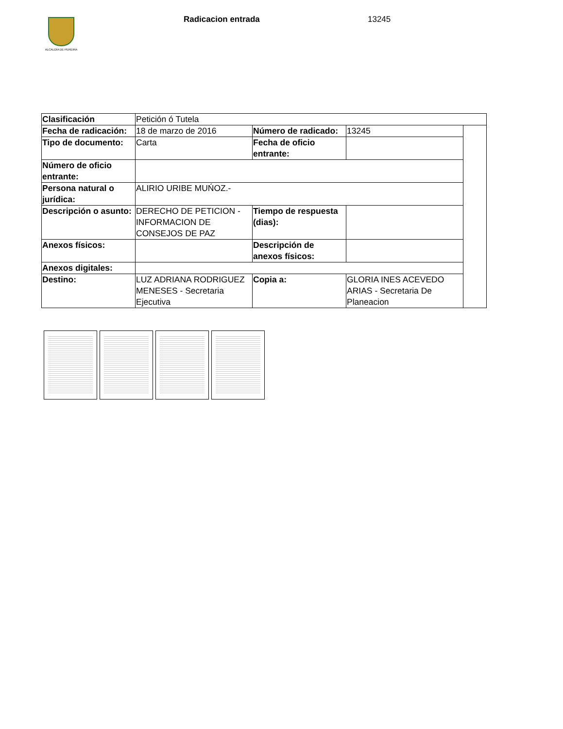ALCALDÍA DE PEREIRA Radicacion entrada 13245
| Clasificación | Petición ó Tutela | | | |
| Fecha de radicación: | 18 de marzo de 2016 | Número de radicado: | 13245 | |
| Tipo de documento: | Carta | Fecha de oficio entrante: | | |
| Número de oficio entrante: | | | | |
| Persona natural o jurídica: | ALIRIO URIBE MUŃOZ.- | | | |
| Descripción o asunto: | DERECHO DE PETICION -INFORMACION DE CONSEJOS DE PAZ | Tiempo de respuesta (dias): | | |
| Anexos físicos: | | Descripción de anexos físicos: | | |
| Anexos digitales: | | | | |
| Destino: | LUZ ADRIANA RODRIGUEZ MENESES - Secretaria Ejecutiva | Copia a: | GLORIA INES ACEVEDO ARIAS - Secretaria De Planeacion | |